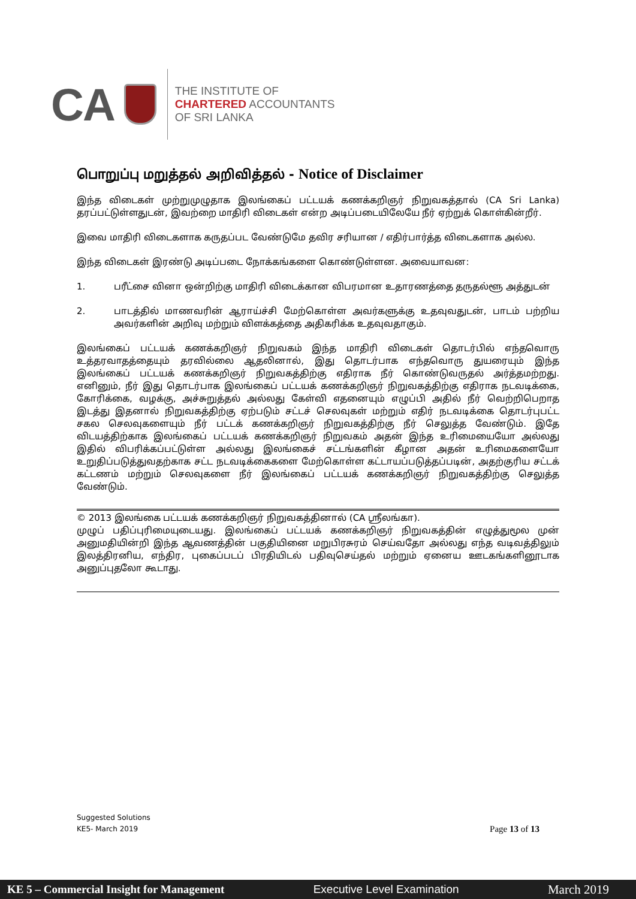CA
THE INSTITUTE OF
CHARTERED ACCOUNTANTS
OF SRI LANKA
பொறுப்பு மறுத்தல் அறிவித்தல் - Notice of Disclaimer
இந்த விடைகள் முற்றுமுழுதாக இலங்கைப் பட்டயக் கணக்கறிஞர் நிறுவகத்தால் (CA Sri Lanka) தரப்பட்டுள்ளதுடன், இவற்றை மாதிரி விடைகள் என்ற அடிப்படையிலேயே நீர் ஏற்றுக் கொள்கின்றீர்.
இவை மாதிரி விடைகளாக கருதப்பட வேண்டுமே தவிர சரியான / எதிர்பார்த்த விடைகளாக அல்ல.
இந்த விடைகள் இரண்டு அடிப்படை நோக்கங்களை கொண்டுள்ளன. அவையாவன:
1. பரீட்சை வினா ஒன்றிற்கு மாதிரி விடைக்கான விபரமான உதாரணத்தை தருதல்ளூ அத்துடன்
2. பாடத்தில் மாணவரின் ஆராய்ச்சி மேற்கொள்ள அவர்களுக்கு உதவுவதுடன், பாடம் பற்றிய அவர்களின் அறிவு மற்றும் விளக்கத்தை அதிகரிக்க உதவுவதாகும்.
இலங்கைப் பட்டயக் கணக்கறிஞர் நிறுவகம் இந்த மாதிரி விடைகள் தொடர்பில் எந்தவொரு உத்தரவாதத்தையும் தரவில்லை ஆதலினால், இது தொடர்பாக எந்தவொரு துயரையும் இந்த இலங்கைப் பட்டயக் கணக்கறிஞர் நிறுவகத்திற்கு எதிராக நீர் கொண்டுவருதல் அர்த்தமற்றது. எனினும், நீர் இது தொடர்பாக இலங்கைப் பட்டயக் கணக்கறிஞர் நிறுவகத்திற்கு எதிராக நடவடிக்கை, கோரிக்கை, வழக்கு, அச்சுறுத்தல் அல்லது கேள்வி எதனையும் எழுப்பி அதில் நீர் வெற்றிபெறாத இடத்து இதனால் நிறுவகத்திற்கு ஏற்படும் சட்டச் செலவுகள் மற்றும் எதிர் நடவடிக்கை தொடர்புபட்ட சகல செலவுகளையும் நீர் பட்டக் கணக்கறிஞர் நிறுவகத்திற்கு நீர் செலுத்த வேண்டும். இதே விடயத்திற்காக இலங்கைப் பட்டயக் கணக்கறிஞர் நிறுவகம் அதன் இந்த உரிமையையோ அல்லது இதில் விபரிக்கப்பட்டுள்ள அல்லது இலங்கைச் சட்டங்களின் கீழான அதன் உரிமைகளையோ உறுதிப்படுத்துவதற்காக சட்ட நடவடிக்கைகளை மேற்கொள்ள கட்டாயப்படுத்தப்படின், அதற்குரிய சட்டக் கட்டணம் மற்றும் செலவுகளை நீர் இலங்கைப் பட்டயக் கணக்கறிஞர் நிறுவகத்திற்கு செலுத்த வேண்டும்.
© 2013 இலங்கை பட்டயக் கணக்கறிஞர் நிறுவகத்தினால் (CA ஸ்ரீலங்கா).
முழுப் பதிப்புரிமையுடையது. இலங்கைப் பட்டயக் கணக்கறிஞர் நிறுவகத்தின் எழுத்துமூல முன் அனுமதியின்றி இந்த ஆவணத்தின் பகுதியினை மறுபிரசுரம் செய்வதோ அல்லது எந்த வடிவத்திலும் இலத்திரனிய, எந்திர, புகைப்படப் பிரதியிடல் பதிவுசெய்தல் மற்றும் ஏனைய ஊடகங்களினூடாக அனுப்புதலோ கூடாது.
Suggested Solutions
KE5- March 2019
Page 13 of 13
KE 5 – Commercial Insight for Management Executive Level Examination March 2019